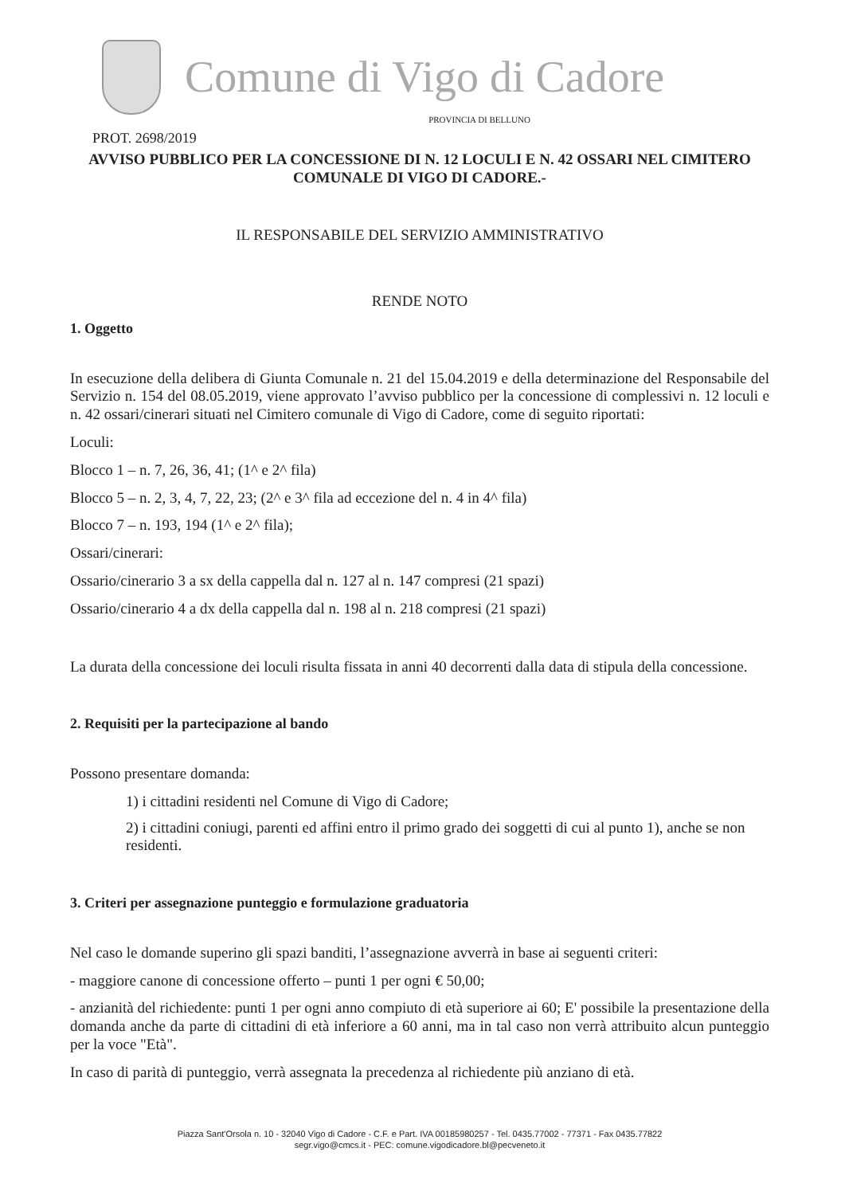Comune di Vigo di Cadore
PROVINCIA DI BELLUNO
PROT. 2698/2019
AVVISO PUBBLICO PER LA CONCESSIONE DI N. 12 LOCULI E N. 42 OSSARI NEL CIMITERO COMUNALE DI VIGO DI CADORE.-
IL RESPONSABILE DEL SERVIZIO AMMINISTRATIVO
RENDE NOTO
1. Oggetto
In esecuzione della delibera di Giunta Comunale n. 21 del 15.04.2019 e della determinazione del Responsabile del Servizio n. 154 del 08.05.2019, viene approvato l’avviso pubblico per la concessione di complessivi n. 12 loculi e n. 42 ossari/cinerari situati nel Cimitero comunale di Vigo di Cadore, come di seguito riportati:
Loculi:
Blocco 1 – n. 7, 26, 36, 41; (1^ e 2^ fila)
Blocco 5 – n. 2, 3, 4, 7, 22, 23; (2^ e 3^ fila ad eccezione del n. 4 in 4^ fila)
Blocco 7 – n. 193, 194 (1^ e 2^ fila);
Ossari/cinerari:
Ossario/cinerario 3 a sx della cappella dal n. 127 al n. 147 compresi (21 spazi)
Ossario/cinerario 4 a dx della cappella dal n. 198 al n. 218 compresi (21 spazi)
La durata della concessione dei loculi risulta fissata in anni 40 decorrenti dalla data di stipula della concessione.
2. Requisiti per la partecipazione al bando
Possono presentare domanda:
1) i cittadini residenti nel Comune di Vigo di Cadore;
2) i cittadini coniugi, parenti ed affini entro il primo grado dei soggetti di cui al punto 1), anche se non residenti.
3. Criteri per assegnazione punteggio e formulazione graduatoria
Nel caso le domande superino gli spazi banditi, l’assegnazione avverrà in base ai seguenti criteri:
- maggiore canone di concessione offerto – punti 1 per ogni € 50,00;
- anzianità del richiedente: punti 1 per ogni anno compiuto di età superiore ai 60; E' possibile la presentazione della domanda anche da parte di cittadini di età inferiore a 60 anni, ma in tal caso non verrà attribuito alcun punteggio per la voce "Età".
In caso di parità di punteggio, verrà assegnata la precedenza al richiedente più anziano di età.
Piazza Sant'Orsola n. 10 - 32040 Vigo di Cadore - C.F. e Part. IVA 00185980257 - Tel. 0435.77002 - 77371 - Fax 0435.77822
segr.vigo@cmcs.it - PEC: comune.vigodicadore.bl@pecveneto.it